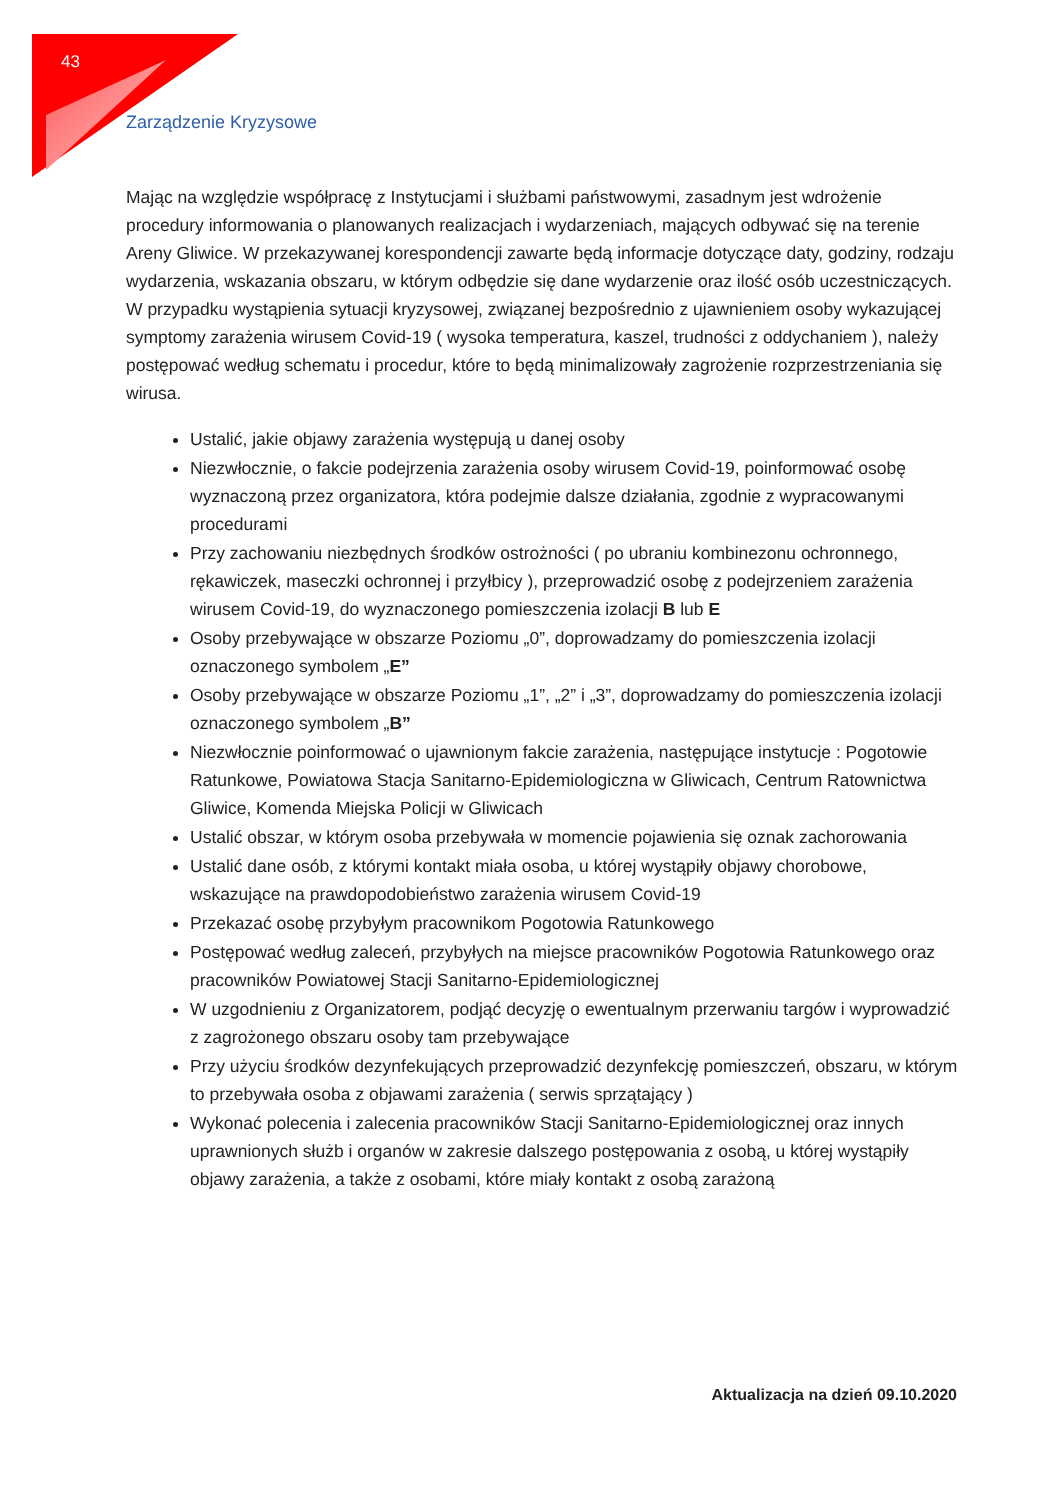43
Zarządzenie Kryzysowe
Mając na względzie współpracę z Instytucjami i służbami państwowymi, zasadnym jest wdrożenie procedury informowania o planowanych realizacjach i wydarzeniach, mających odbywać się na terenie Areny Gliwice. W przekazywanej korespondencji zawarte będą informacje dotyczące daty, godziny, rodzaju wydarzenia, wskazania obszaru, w którym odbędzie się dane wydarzenie oraz ilość osób uczestniczących. W przypadku wystąpienia sytuacji kryzysowej, związanej bezpośrednio z ujawnieniem osoby wykazującej symptomy zarażenia wirusem Covid-19 ( wysoka temperatura, kaszel, trudności z oddychaniem ), należy postępować według schematu i procedur, które to będą minimalizowały zagrożenie rozprzestrzeniania się wirusa.
Ustalić, jakie objawy zarażenia występują u danej osoby
Niezwłocznie, o fakcie podejrzenia zarażenia osoby wirusem Covid-19, poinformować osobę wyznaczoną przez organizatora, która podejmie dalsze działania, zgodnie z wypracowanymi procedurami
Przy zachowaniu niezbędnych środków ostrożności ( po ubraniu kombinezonu ochronnego, rękawiczek, maseczki ochronnej i przyłbicy ), przeprowadzić osobę z podejrzeniem zarażenia wirusem Covid-19, do wyznaczonego pomieszczenia izolacji B lub E
Osoby przebywające w obszarze Poziomu „0”, doprowadzamy do pomieszczenia izolacji oznaczonego symbolem „E”
Osoby przebywające w obszarze Poziomu „1”, „2” i „3”, doprowadzamy do pomieszczenia izolacji oznaczonego symbolem „B”
Niezwłocznie poinformować o ujawnionym fakcie zarażenia, następujące instytucje : Pogotowie Ratunkowe, Powiatowa Stacja Sanitarno-Epidemiologiczna w Gliwicach, Centrum Ratownictwa Gliwice, Komenda Miejska Policji w Gliwicach
Ustalić obszar, w którym osoba przebywała w momencie pojawienia się oznak zachorowania
Ustalić dane osób, z którymi kontakt miała osoba, u której wystąpiły objawy chorobowe, wskazujące na prawdopodobieństwo zarażenia wirusem Covid-19
Przekazać osobę przybyłym pracownikom Pogotowia Ratunkowego
Postępować według zaleceń, przybyłych na miejsce pracowników Pogotowia Ratunkowego oraz pracowników Powiatowej Stacji Sanitarno-Epidemiologicznej
W uzgodnieniu z Organizatorem, podjąć decyzję o ewentualnym przerwaniu targów i wyprowadzić z zagrożonego obszaru osoby tam przebywające
Przy użyciu środków dezynfekujących przeprowadzić dezynfekcję pomieszczeń, obszaru, w którym to przebywała osoba z objawami zarażenia ( serwis sprzątający )
Wykonać polecenia i zalecenia pracowników Stacji Sanitarno-Epidemiologicznej oraz innych uprawnionych służb i organów w zakresie dalszego postępowania z osobą, u której wystąpiły objawy zarażenia, a także z osobami, które miały kontakt z osobą zarażoną
Aktualizacja na dzień 09.10.2020